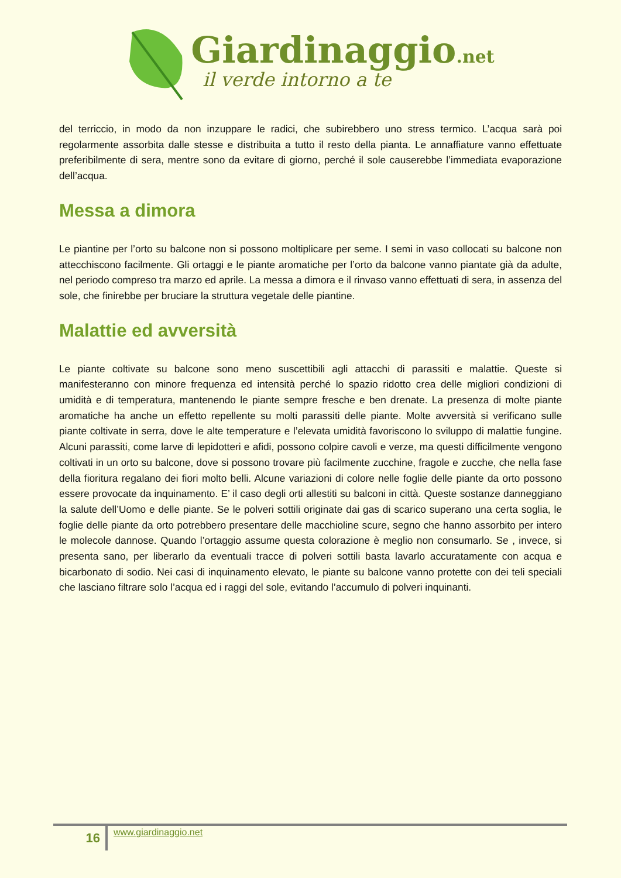Giardinaggio.net
il verde intorno a te
del terriccio, in modo da non inzuppare le radici, che subirebbero uno stress termico. L’acqua sarà poi regolarmente assorbita dalle stesse e distribuita a tutto il resto della pianta. Le annaffiature vanno effettuate preferibilmente di sera, mentre sono da evitare di giorno, perché il sole causerebbe l’immediata evaporazione dell’acqua.
Messa a dimora
Le piantine per l’orto su balcone non si possono moltiplicare per seme. I semi in vaso collocati su balcone non attecchiscono facilmente. Gli ortaggi e le piante aromatiche per l’orto da balcone vanno piantate già da adulte, nel periodo compreso tra marzo ed aprile. La messa a dimora e il rinvaso vanno effettuati di sera, in assenza del sole, che finirebbe per bruciare la struttura vegetale delle piantine.
Malattie ed avversità
Le piante coltivate su balcone sono meno suscettibili agli attacchi di parassiti e malattie. Queste si manifesteranno con minore frequenza ed intensità perché lo spazio ridotto crea delle migliori condizioni di umidità e di temperatura, mantenendo le piante sempre fresche e ben drenate. La presenza di molte piante aromatiche ha anche un effetto repellente su molti parassiti delle piante. Molte avversità si verificano sulle piante coltivate in serra, dove le alte temperature e l’elevata umidità favoriscono lo sviluppo di malattie fungine. Alcuni parassiti, come larve di lepidotteri e afidi, possono colpire cavoli e verze, ma questi difficilmente vengono coltivati in un orto su balcone, dove si possono trovare più facilmente zucchine, fragole e zucche, che nella fase della fioritura regalano dei fiori molto belli. Alcune variazioni di colore nelle foglie delle piante da orto possono essere provocate da inquinamento. E’ il caso degli orti allestiti su balconi in città. Queste sostanze danneggiano la salute dell’Uomo e delle piante. Se le polveri sottili originate dai gas di scarico superano una certa soglia, le foglie delle piante da orto potrebbero presentare delle macchioline scure, segno che hanno assorbito per intero le molecole dannose. Quando l’ortaggio assume questa colorazione è meglio non consumarlo. Se , invece, si presenta sano, per liberarlo da eventuali tracce di polveri sottili basta lavarlo accuratamente con acqua e bicarbonato di sodio. Nei casi di inquinamento elevato, le piante su balcone vanno protette con dei teli speciali che lasciano filtrare solo l’acqua ed i raggi del sole, evitando l’accumulo di polveri inquinanti.
16
www.giardinaggio.net